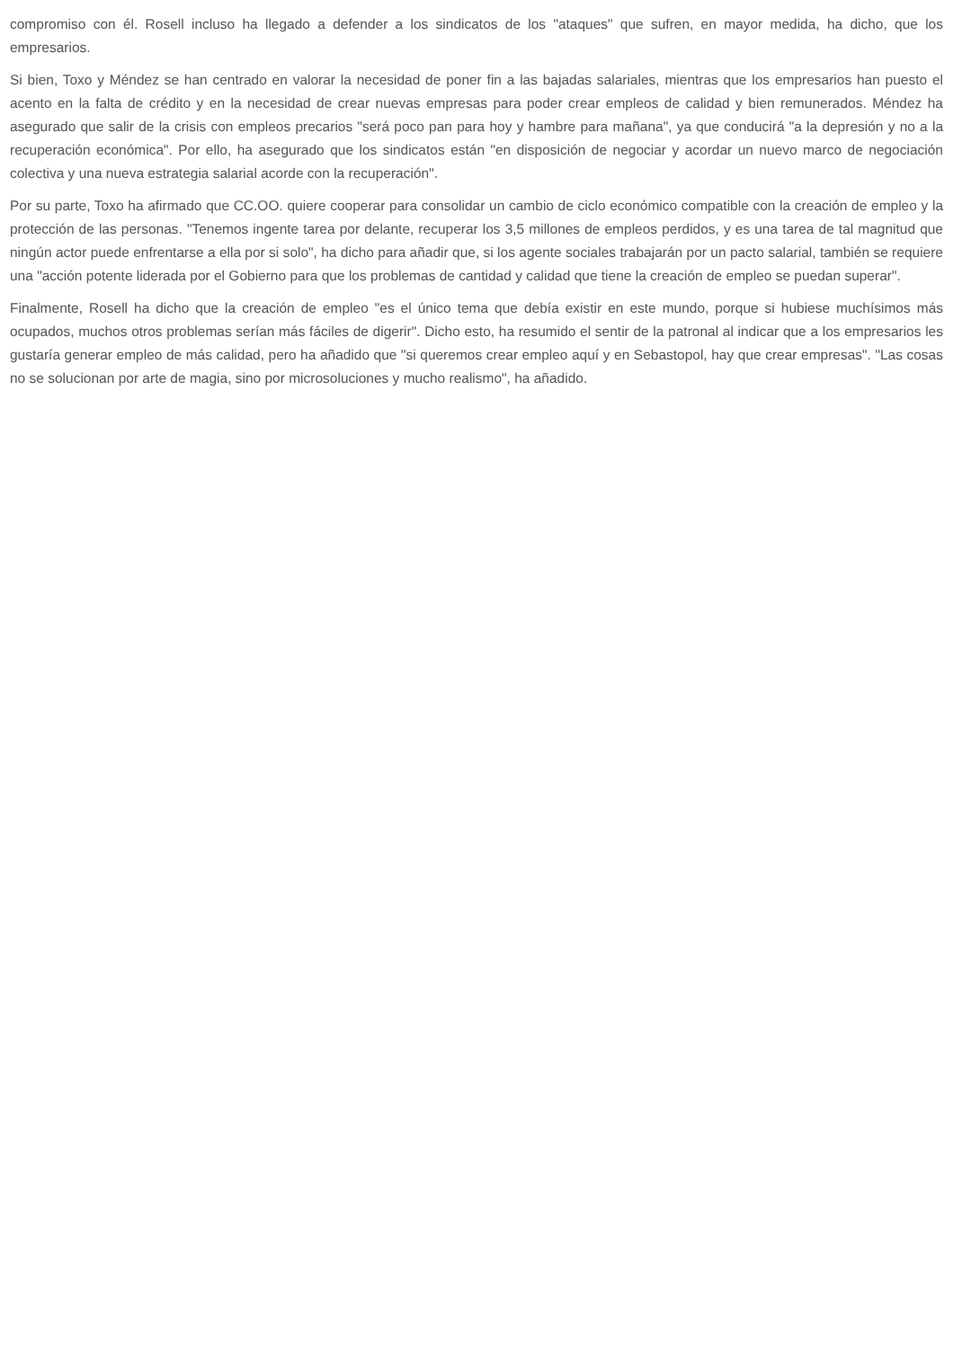compromiso con él. Rosell incluso ha llegado a defender a los sindicatos de los "ataques" que sufren, en mayor medida, ha dicho, que los empresarios.
Si bien, Toxo y Méndez se han centrado en valorar la necesidad de poner fin a las bajadas salariales, mientras que los empresarios han puesto el acento en la falta de crédito y en la necesidad de crear nuevas empresas para poder crear empleos de calidad y bien remunerados. Méndez ha asegurado que salir de la crisis con empleos precarios "será poco pan para hoy y hambre para mañana", ya que conducirá "a la depresión y no a la recuperación económica". Por ello, ha asegurado que los sindicatos están "en disposición de negociar y acordar un nuevo marco de negociación colectiva y una nueva estrategia salarial acorde con la recuperación".
Por su parte, Toxo ha afirmado que CC.OO. quiere cooperar para consolidar un cambio de ciclo económico compatible con la creación de empleo y la protección de las personas. "Tenemos ingente tarea por delante, recuperar los 3,5 millones de empleos perdidos, y es una tarea de tal magnitud que ningún actor puede enfrentarse a ella por si solo", ha dicho para añadir que, si los agente sociales trabajarán por un pacto salarial, también se requiere una "acción potente liderada por el Gobierno para que los problemas de cantidad y calidad que tiene la creación de empleo se puedan superar".
Finalmente, Rosell ha dicho que la creación de empleo "es el único tema que debía existir en este mundo, porque si hubiese muchísimos más ocupados, muchos otros problemas serían más fáciles de digerir". Dicho esto, ha resumido el sentir de la patronal al indicar que a los empresarios les gustaría generar empleo de más calidad, pero ha añadido que "si queremos crear empleo aquí y en Sebastopol, hay que crear empresas". "Las cosas no se solucionan por arte de magia, sino por microsoluciones y mucho realismo", ha añadido.